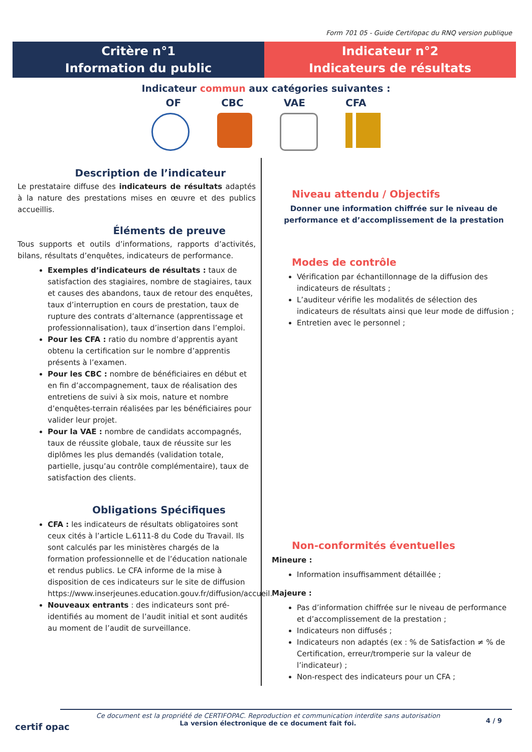Form 701 05 - Guide Certifopac du RNQ version publique
Critère n°1
Information du public
Indicateur n°2
Indicateurs de résultats
Indicateur commun aux catégories suivantes :
OF CBC VAE CFA
Description de l’indicateur
Le prestataire diffuse des indicateurs de résultats adaptés à la nature des prestations mises en œuvre et des publics accueillis.
Éléments de preuve
Tous supports et outils d’informations, rapports d’activités, bilans, résultats d’enquêtes, indicateurs de performance.
Exemples d’indicateurs de résultats : taux de satisfaction des stagiaires, nombre de stagiaires, taux et causes des abandons, taux de retour des enquêtes, taux d’interruption en cours de prestation, taux de rupture des contrats d’alternance (apprentissage et professionnalisation), taux d’insertion dans l’emploi.
Pour les CFA : ratio du nombre d’apprentis ayant obtenu la certification sur le nombre d’apprentis présents à l’examen.
Pour les CBC : nombre de bénéficiaires en début et en fin d’accompagnement, taux de réalisation des entretiens de suivi à six mois, nature et nombre d’enquêtes-terrain réalisées par les bénéficiaires pour valider leur projet.
Pour la VAE : nombre de candidats accompagnés, taux de réussite globale, taux de réussite sur les diplômes les plus demandés (validation totale, partielle, jusqu’au contrôle complémentaire), taux de satisfaction des clients.
Obligations Spécifiques
CFA : les indicateurs de résultats obligatoires sont ceux cités à l’article L.6111-8 du Code du Travail. Ils sont calculés par les ministères chargés de la formation professionnelle et de l’éducation nationale et rendus publics. Le CFA informe de la mise à disposition de ces indicateurs sur le site de diffusion https://www.inserjeunes.education.gouv.fr/diffusion/accueil.
Nouveaux entrants : des indicateurs sont pré-identifiés au moment de l’audit initial et sont audités au moment de l’audit de surveillance.
Niveau attendu / Objectifs
Donner une information chiffrée sur le niveau de performance et d’accomplissement de la prestation
Modes de contrôle
Vérification par échantillonnage de la diffusion des indicateurs de résultats ;
L’auditeur vérifie les modalités de sélection des indicateurs de résultats ainsi que leur mode de diffusion ;
Entretien avec le personnel ;
Non-conformités éventuelles
Mineure :
Information insuffisamment détaillée ;
Majeure :
Pas d’information chiffrée sur le niveau de performance et d’accomplissement de la prestation ;
Indicateurs non diffusés ;
Indicateurs non adaptés (ex : % de Satisfaction ≠ % de Certification, erreur/tromperie sur la valeur de l’indicateur) ;
Non-respect des indicateurs pour un CFA ;
certif opac
Ce document est la propriété de CERTIFOPAC. Reproduction et communication interdite sans autorisation
La version électronique de ce document fait foi.
4 / 9